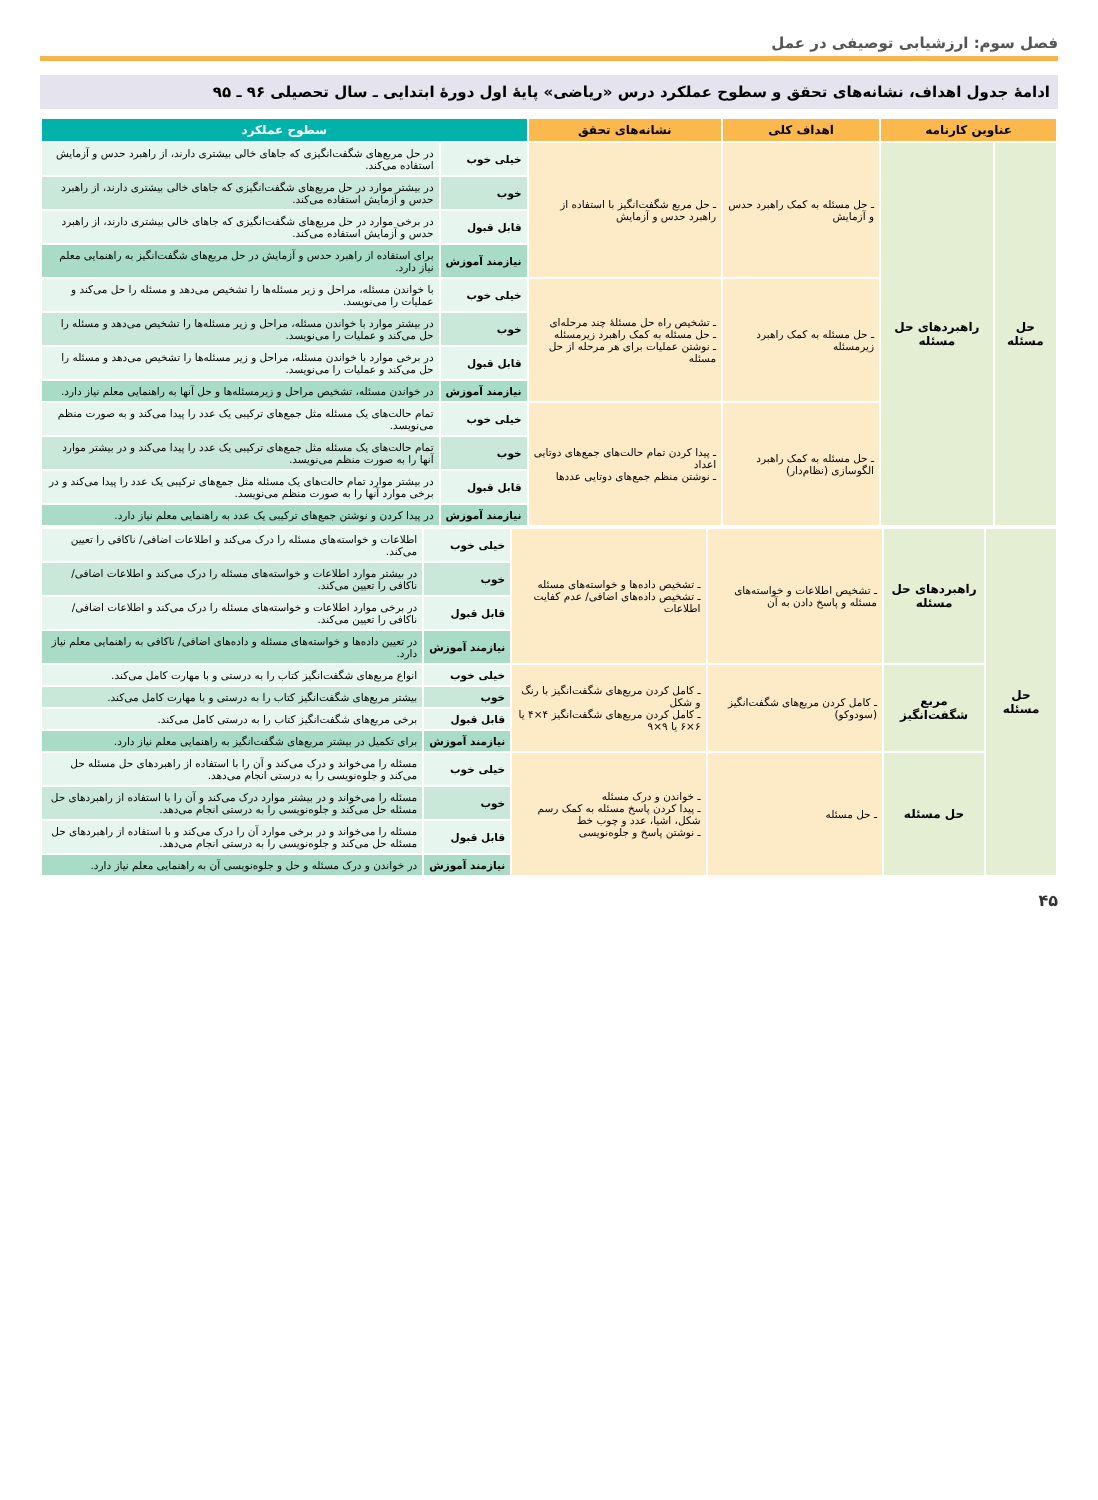فصل سوم: ارزشیابی توصیفی در عمل
ادامهٔ جدول اهداف، نشانه‌های تحقق و سطوح عملکرد درس «ریاضی» پایهٔ اول دورهٔ ابتدایی ـ سال تحصیلی ۹۶ ـ ۹۵
| عناوین کارنامه | | اهداف کلی | نشانه‌های تحقق | سطوح عملکرد | |
| --- | --- | --- | --- | --- | --- |
| حل مسئله | راهبردهای حل مسئله | ـ حل مسئله به کمک راهبرد حدس و آزمایش | ـ حل مربع شگفت‌انگیز با استفاده از راهبرد حدس و آزمایش | خیلی خوب | در حل مربع‌های شگفت‌انگیزی که جاهای خالی بیشتری دارند، از راهبرد حدس و آزمایش استفاده می‌کند. |
| | | | | خوب | در بیشتر موارد در حل مربع‌های شگفت‌انگیزی که جاهای خالی بیشتری دارند، از راهبرد حدس و آزمایش استفاده می‌کند. |
| | | | | قابل قبول | در برخی موارد در حل مربع‌های شگفت‌انگیزی که جاهای خالی بیشتری دارند، از راهبرد حدس و آزمایش استفاده می‌کند. |
| | | | | نیازمند آموزش | برای استفاده از راهبرد حدس و آزمایش در حل مربع‌های شگفت‌انگیز به راهنمایی معلم نیاز دارد. |
| | | ـ حل مسئله به کمک راهبرد زیرمسئله | ـ تشخیص راه حل مسئلهٔ چند مرحله‌ای ـ حل مسئله به کمک راهبرد زیرمسئله ـ نوشتن عملیات برای هر مرحله از حل مسئله | خیلی خوب | با خواندن مسئله، مراحل و زیر مسئله‌ها را تشخیص می‌دهد و مسئله را حل می‌کند و عملیات را می‌نویسد. |
| | | | | خوب | در بیشتر موارد با خواندن مسئله، مراحل و زیر مسئله‌ها را تشخیص می‌دهد و مسئله را حل می‌کند و عملیات را می‌نویسد. |
| | | | | قابل قبول | در برخی موارد با خواندن مسئله، مراحل و زیر مسئله‌ها را تشخیص می‌دهد و مسئله را حل می‌کند و عملیات را می‌نویسد. |
| | | | | نیازمند آموزش | در خواندن مسئله، تشخیص مراحل و زیرمسئله‌ها و حل آنها به راهنمایی معلم نیاز دارد. |
| | | ـ حل مسئله به کمک راهبرد الگوسازی (نظام‌دار) | ـ پیدا کردن تمام حالت‌های جمع‌های دوتایی اعداد ـ نوشتن منظم جمع‌های دوتایی عددها | خیلی خوب | تمام حالت‌های یک مسئله مثل جمع‌های ترکیبی یک عدد را پیدا می‌کند و به صورت منظم می‌نویسد. |
| | | | | خوب | تمام حالت‌های یک مسئله مثل جمع‌های ترکیبی یک عدد را پیدا می‌کند و در بیشتر موارد آنها را به صورت منظم می‌نویسد. |
| | | | | قابل قبول | در بیشتر موارد تمام حالت‌های یک مسئله مثل جمع‌های ترکیبی یک عدد را پیدا می‌کند و در برخی موارد آنها را به صورت منظم می‌نویسد. |
| | | | | نیازمند آموزش | در پیدا کردن و نوشتن جمع‌های ترکیبی یک عدد به راهنمایی معلم نیاز دارد. |
| حل مسئله | راهبردهای حل مسئله | ـ تشخیص اطلاعات و خواسته‌های مسئله و پاسخ دادن به آن | ـ تشخیص داده‌ها و خواسته‌های مسئله ـ تشخیص داده‌های اضافی/ عدم کفایت اطلاعات | خیلی خوب | اطلاعات و خواسته‌های مسئله را درک می‌کند و اطلاعات اضافی/ ناکافی را تعیین می‌کند. |
| | | | | خوب | در بیشتر موارد اطلاعات و خواسته‌های مسئله را درک می‌کند و اطلاعات اضافی/ ناکافی را تعیین می‌کند. |
| | | | | قابل قبول | در برخی موارد اطلاعات و خواسته‌های مسئله را درک می‌کند و اطلاعات اضافی/ ناکافی را تعیین می‌کند. |
| | | | | نیازمند آموزش | در تعیین داده‌ها و خواسته‌های مسئله و داده‌های اضافی/ ناکافی به راهنمایی معلم نیاز دارد. |
| | مربع شگفت‌انگیز | ـ کامل کردن مربع‌های شگفت‌انگیز (سودوکو) | ـ کامل کردن مربع‌های شگفت‌انگیز با رنگ و شکل ـ کامل کردن مربع‌های شگفت‌انگیز ۴×۴ یا ۶×۶ یا ۹×۹ | خیلی خوب | انواع مربع‌های شگفت‌انگیز کتاب را به درستی و با مهارت کامل می‌کند. |
| | | | | خوب | بیشتر مربع‌های شگفت‌انگیز کتاب را به درستی و با مهارت کامل می‌کند. |
| | | | | قابل قبول | برخی مربع‌های شگفت‌انگیز کتاب را به درستی کامل می‌کند. |
| | | | | نیازمند آموزش | برای تکمیل در بیشتر مربع‌های شگفت‌انگیز به راهنمایی معلم نیاز دارد. |
| | حل مسئله | ـ حل مسئله | ـ خواندن و درک مسئله ـ پیدا کردن پاسخ مسئله به کمک رسم شکل، اشیا، عدد و چوب خط ـ نوشتن پاسخ و جلوه‌نویسی | خیلی خوب | مسئله را می‌خواند و درک می‌کند و آن را با استفاده از راهبردهای حل مسئله حل می‌کند و جلوه‌نویسی را به درستی انجام می‌دهد. |
| | | | | خوب | مسئله را می‌خواند و در بیشتر موارد درک می‌کند و آن را با استفاده از راهبردهای حل مسئله حل می‌کند و جلوه‌نویسی را به درستی انجام می‌دهد. |
| | | | | قابل قبول | مسئله را می‌خواند و در برخی موارد آن را درک می‌کند و با استفاده از راهبردهای حل مسئله حل می‌کند و جلوه‌نویسی را به درستی انجام می‌دهد. |
| | | | | نیازمند آموزش | در خواندن و درک مسئله و حل و جلوه‌نویسی آن به راهنمایی معلم نیاز دارد. |
۴۵